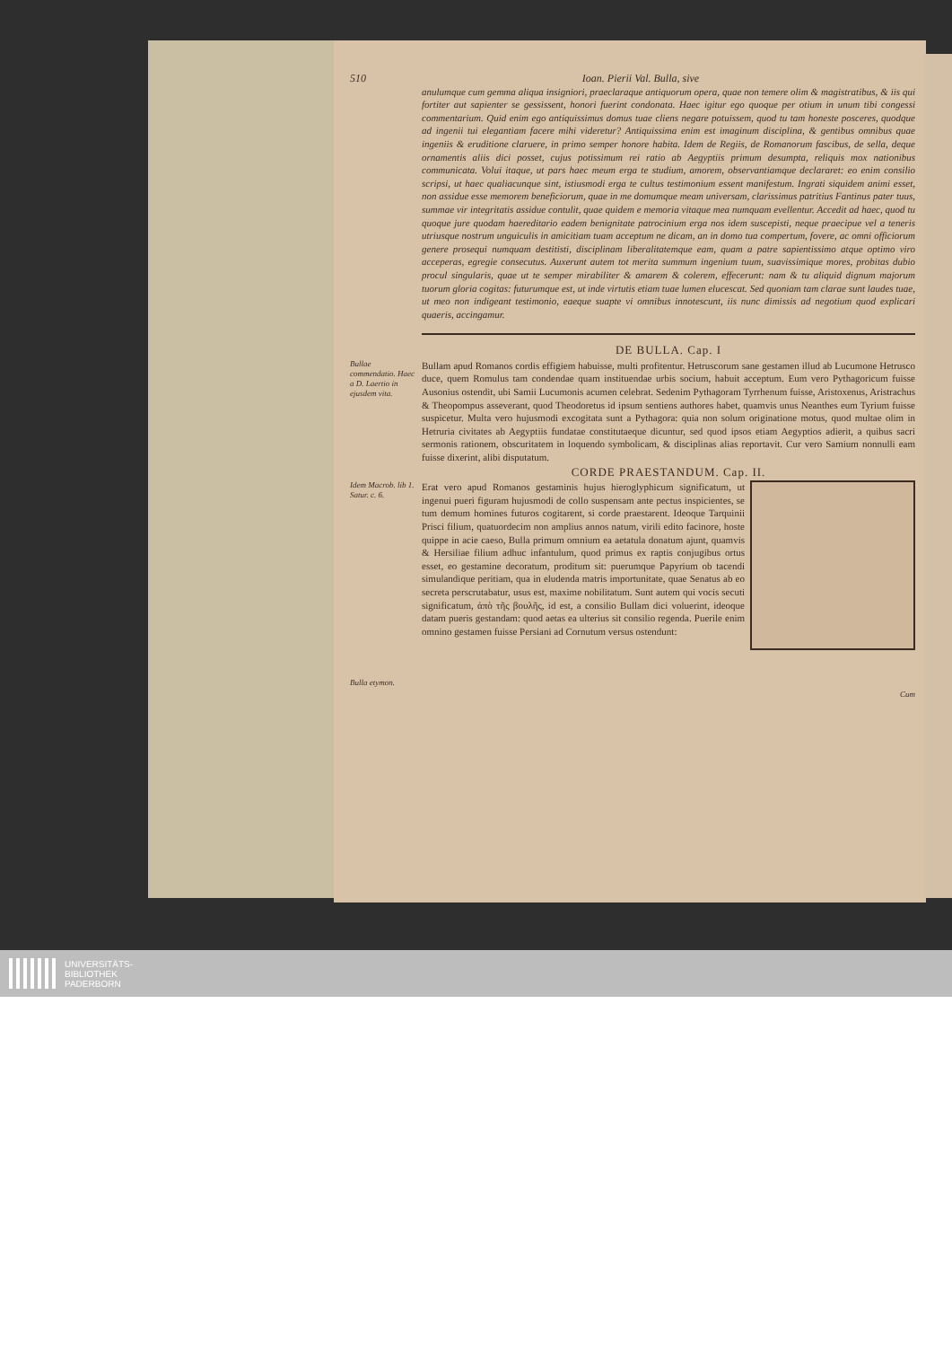510 Ioan. Pierii Val. Bulla, sive
anulumque cum gemma aliqua insigniori, praeclaraque antiquorum opera, quae non temere olim & magistratibus, & iis qui fortiter aut sapienter se gessissent, honori fuerint condonata. Haec igitur ego quoque per otium in unum tibi congessi commentarium. Quid enim ego antiquissimus domus tuae cliens negare potuissem, quod tu tam honeste posceres, quodque ad ingenii tui elegantiam facere mihi videretur? Antiquissima enim est imaginum disciplina, & gentibus omnibus quae ingeniis & eruditione claruere, in primo semper honore habita. Idem de Regiis, de Romanorum fascibus, de sella, deque ornamentis aliis dici posset, cujus potissimum rei ratio ab Aegyptiis primum desumpta, reliquis mox nationibus communicata. Volui itaque, ut pars haec meum erga te studium, amorem, observantiamque declararet: eo enim consilio scripsi, ut haec qualiacunque sint, istiusmodi erga te cultus testimonium essent manifestum. Ingrati siquidem animi esset, non assidue esse memorem beneficiorum, quae in me domumque meam universam, clarissimus patritius Fantinus pater tuus, summae vir integritatis assidue contulit, quae quidem e memoria vitaque mea numquam evellentur. Accedit ad haec, quod tu quoque jure quodam haereditario eadem benignitate patrocinium erga nos idem suscepisti, neque praecipue vel a teneris utriusque nostrum unguiculis in amicitiam tuam acceptum ne dicam, an in domo tua compertum, fovere, ac omni officiorum genere prosequi numquam destitisti, disciplinam liberalitatemque eam, quam a patre sapientissimo atque optimo viro acceperas, egregie consecutus. Auxerunt autem tot merita summum ingenium tuum, suavissimique mores, probitas dubio procul singularis, quae ut te semper mirabiliter & amarem & colerem, effecerunt: nam & tu aliquid dignum majorum tuorum gloria cogitas: futurumque est, ut inde virtutis etiam tuae lumen elucescat. Sed quoniam tam clarae sunt laudes tuae, ut meo non indigeant testimonio, eaeque suapte vi omnibus innotescunt, iis nunc dimissis ad negotium quod explicari quaeris, accingamur.
DE BULLA. Cap. I
Bullae commendatio. Haec a D. Laertio in ejusdem vita.
Bullam apud Romanos cordis effigiem habuisse, multi profitentur. Hetruscorum sane gestamen illud ab Lucumone Hetrusco duce, quem Romulus tam condendae quam instituendae urbis socium, habuit acceptum. Eum vero Pythagoricum fuisse Ausonius ostendit, ubi Samii Lucumonis acumen celebrat. Sedenim Pythagoram Tyrrhenum fuisse, Aristoxenus, Aristrachus & Theopompus asseverant, quod Theodoretus id ipsum sentiens authores habet, quamvis unus Neanthes eum Tyrium fuisse suspicetur. Multa vero hujusmodi excogitata sunt a Pythagora: quia non solum originatione motus, quod multae olim in Hetruria civitates ab Aegyptiis fundatae constitutaeque dicuntur, sed quod ipsos etiam Aegyptios adierit, a quibus sacri sermonis rationem, obscuritatem in loquendo symbolicam, & disciplinas alias reportavit. Cur vero Samium nonnulli eam fuisse dixerint, alibi disputatum.
CORDE PRAESTANDUM. Cap. II.
Idem Macrob. lib 1. Satur. c. 6.
Bulla etymon.
Erat vero apud Romanos gestaminis hujus hieroglyphicum significatum, ut ingenui pueri figuram hujusmodi de collo suspensam ante pectus inspicientes, se tum demum homines futuros cogitarent, si corde praestarent. Ideoque Tarquinii Prisci filium, quatuordecim non amplius annos natum, virili edito facinore, hoste quippe in acie caeso, Bulla primum omnium ea aetatula donatum ajunt, quamvis & Hersiliae filium adhuc infantulum, quod primus ex raptis conjugibus ortus esset, eo gestamine decoratum, proditum sit: puerumque Papyrium ob tacendi simulandique peritiam, qua in eludenda matris importunitate, quae Senatus ab eo secreta perscrutabatur, usus est, maxime nobilitatum. Sunt autem qui vocis secuti significatum, ἀπὸ τῆς βουλῆς, id est, a consilio Bullam dici voluerint, ideoque datam pueris gestandam: quod aetas ea ulterius sit consilio regenda. Puerile enim omnino gestamen fuisse Persiani ad Cornutum versus ostendunt:
Cum
UNIVERSITÄTS-
BIBLIOTHEK
PADERBORN